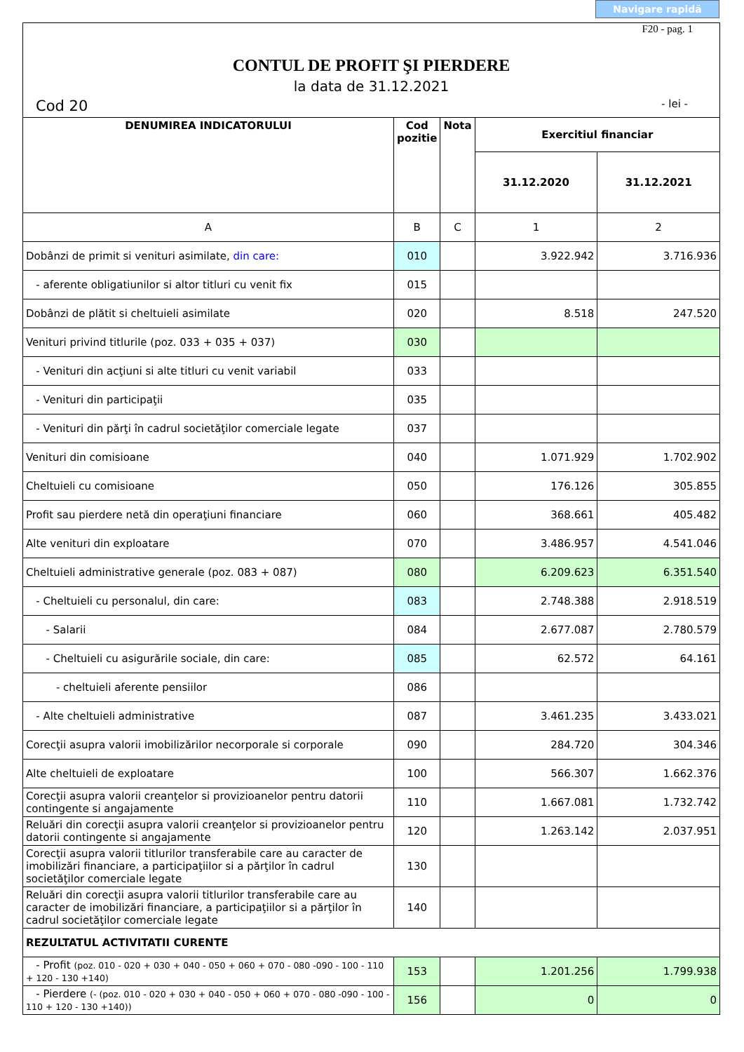Navigare rapidă
F20 - pag. 1
CONTUL DE PROFIT ŞI PIERDERE
la data de 31.12.2021
Cod 20 - lei -
| DENUMIREA INDICATORULUI | Cod pozitie | Nota | Exercitiul financiar | |
| --- | --- | --- | --- | --- |
| | | | 31.12.2020 | 31.12.2021 |
| A | B | C | 1 | 2 |
| Dobânzi de primit si venituri asimilate, din care: | 010 | | 3.922.942 | 3.716.936 |
| - aferente obligatiunilor si altor titluri cu venit fix | 015 | | | |
| Dobânzi de plătit si cheltuieli asimilate | 020 | | 8.518 | 247.520 |
| Venituri privind titlurile (poz. 033 + 035 + 037) | 030 | | | |
| - Venituri din acţiuni si alte titluri cu venit variabil | 033 | | | |
| - Venituri din participaţii | 035 | | | |
| - Venituri din părţi în cadrul societăţilor comerciale legate | 037 | | | |
| Venituri din comisioane | 040 | | 1.071.929 | 1.702.902 |
| Cheltuieli cu comisioane | 050 | | 176.126 | 305.855 |
| Profit sau pierdere netă din operaţiuni financiare | 060 | | 368.661 | 405.482 |
| Alte venituri din exploatare | 070 | | 3.486.957 | 4.541.046 |
| Cheltuieli administrative generale (poz. 083 + 087) | 080 | | 6.209.623 | 6.351.540 |
| - Cheltuieli cu personalul, din care: | 083 | | 2.748.388 | 2.918.519 |
| - Salarii | 084 | | 2.677.087 | 2.780.579 |
| - Cheltuieli cu asigurările sociale, din care: | 085 | | 62.572 | 64.161 |
| - cheltuieli aferente pensiilor | 086 | | | |
| - Alte cheltuieli administrative | 087 | | 3.461.235 | 3.433.021 |
| Corecţii asupra valorii imobilizărilor necorporale si corporale | 090 | | 284.720 | 304.346 |
| Alte cheltuieli de exploatare | 100 | | 566.307 | 1.662.376 |
| Corecţii asupra valorii creanţelor si provizioanelor pentru datorii contingente si angajamente | 110 | | 1.667.081 | 1.732.742 |
| Reluări din corecţii asupra valorii creanţelor si provizioanelor pentru datorii contingente si angajamente | 120 | | 1.263.142 | 2.037.951 |
| Corecţii asupra valorii titlurilor transferabile care au caracter de imobilizări financiare, a participaţiilor si a părţilor în cadrul societăţilor comerciale legate | 130 | | | |
| Reluări din corecţii asupra valorii titlurilor transferabile care au caracter de imobilizări financiare, a participaţiilor si a părţilor în cadrul societăţilor comerciale legate | 140 | | | |
| REZULTATUL ACTIVITATII CURENTE | | | | |
| - Profit (poz. 010 - 020 + 030 + 040 - 050 + 060 + 070 - 080 -090 - 100 - 110 + 120 - 130 +140) | 153 | | 1.201.256 | 1.799.938 |
| - Pierdere (- (poz. 010 - 020 + 030 + 040 - 050 + 060 + 070 - 080 -090 - 100 - 110 + 120 - 130 +140)) | 156 | | 0 | 0 |